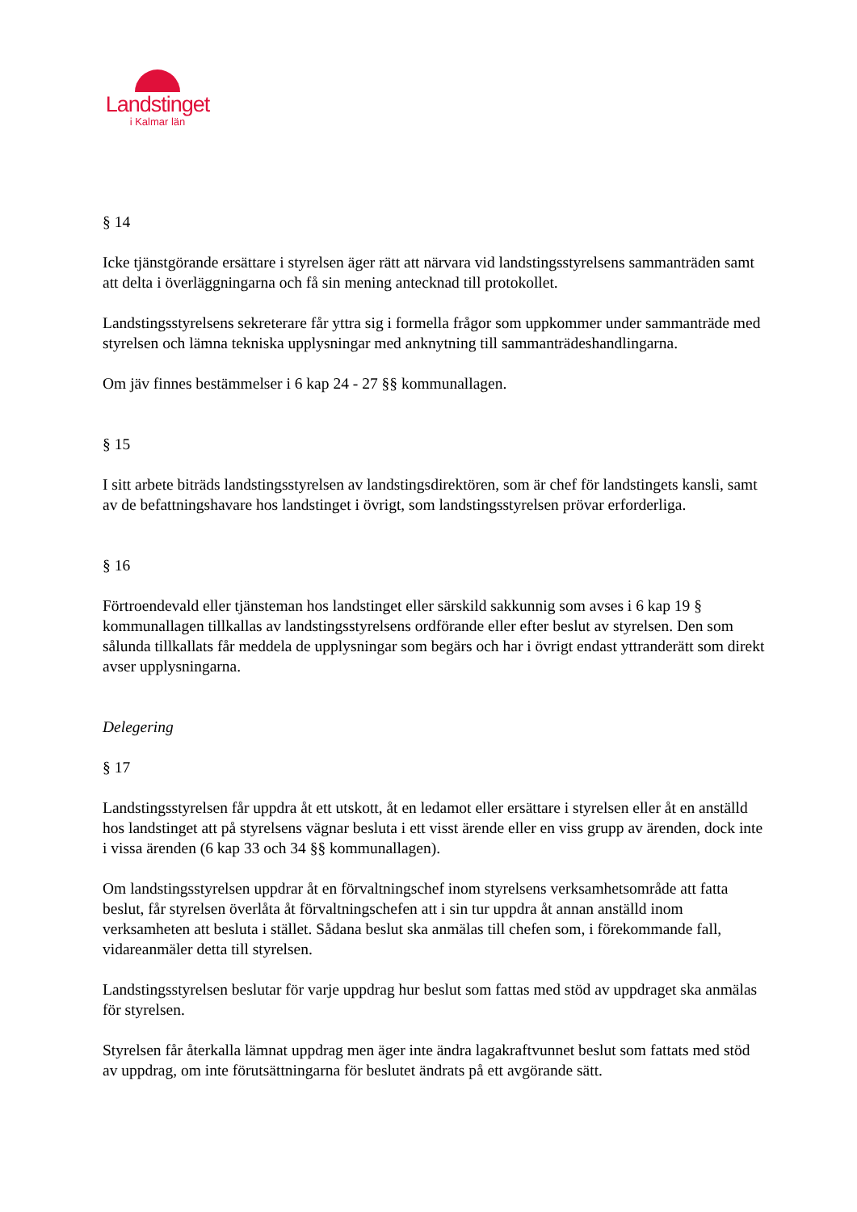Landstinget
i Kalmar län
§ 14
Icke tjänstgörande ersättare i styrelsen äger rätt att närvara vid landstingsstyrelsens sammanträden samt att delta i överläggningarna och få sin mening antecknad till protokollet.
Landstingsstyrelsens sekreterare får yttra sig i formella frågor som uppkommer under sammanträde med styrelsen och lämna tekniska upplysningar med anknytning till sammanträdeshandlingarna.
Om jäv finnes bestämmelser i 6 kap 24 - 27 §§ kommunallagen.
§ 15
I sitt arbete biträds landstingsstyrelsen av landstingsdirektören, som är chef för landstingets kansli, samt av de befattningshavare hos landstinget i övrigt, som landstingsstyrelsen prövar erforderliga.
§ 16
Förtroendevald eller tjänsteman hos landstinget eller särskild sakkunnig som avses i 6 kap 19 § kommunallagen tillkallas av landstingsstyrelsens ordförande eller efter beslut av styrelsen. Den som sålunda tillkallats får meddela de upplysningar som begärs och har i övrigt endast yttranderätt som direkt avser upplysningarna.
Delegering
§ 17
Landstingsstyrelsen får uppdra åt ett utskott, åt en ledamot eller ersättare i styrelsen eller åt en anställd hos landstinget att på styrelsens vägnar besluta i ett visst ärende eller en viss grupp av ärenden, dock inte i vissa ärenden (6 kap 33 och 34 §§ kommunallagen).
Om landstingsstyrelsen uppdrar åt en förvaltningschef inom styrelsens verksamhetsområde att fatta beslut, får styrelsen överlåta åt förvaltningschefen att i sin tur uppdra åt annan anställd inom verksamheten att besluta i stället. Sådana beslut ska anmälas till chefen som, i förekommande fall, vidareanmäler detta till styrelsen.
Landstingsstyrelsen beslutar för varje uppdrag hur beslut som fattas med stöd av uppdraget ska anmälas för styrelsen.
Styrelsen får återkalla lämnat uppdrag men äger inte ändra lagakraftvunnet beslut som fattats med stöd av uppdrag, om inte förutsättningarna för beslutet ändrats på ett avgörande sätt.